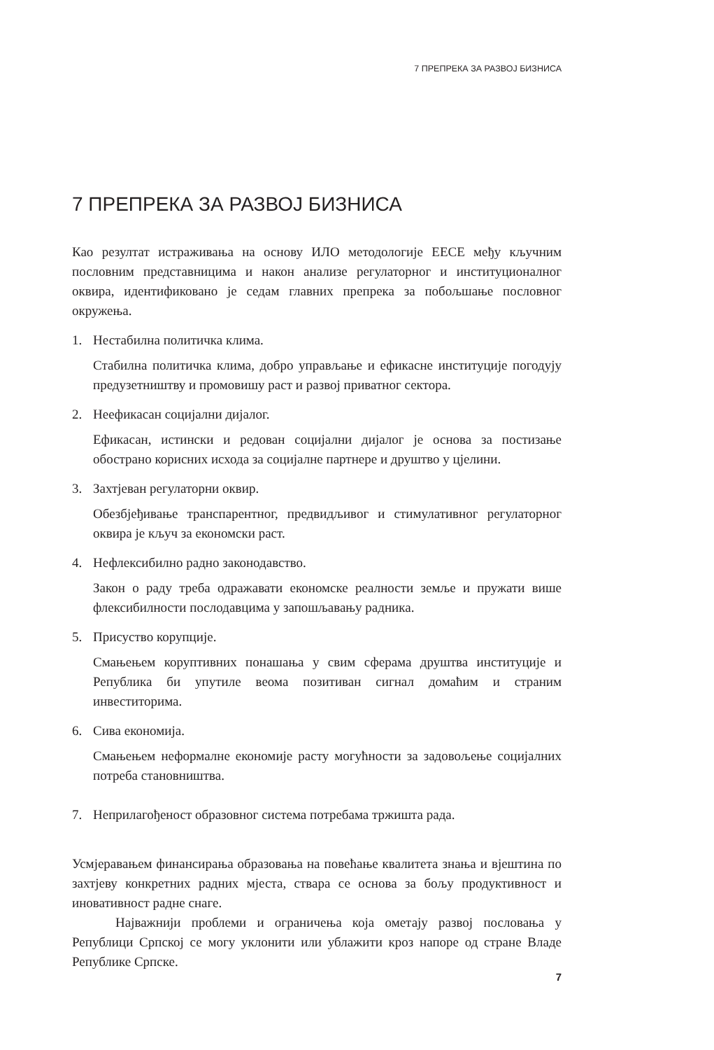7 ПРЕПРЕКА ЗА РАЗВОЈ БИЗНИСА
7 ПРЕПРЕКА ЗА РАЗВОЈ БИЗНИСА
Као резултат истраживања на основу ИЛО методологије ЕЕСЕ међу кључним пословним представницима и након анализе регулаторног и институционалног оквира, идентификовано је седам главних препрека за побољшање пословног окружења.
1. Нестабилна политичка клима.
Стабилна политичка клима, добро управљање и ефикасне институције погодују предузетништву и промовишу раст и развој приватног сектора.
2. Неефикасан социјални дијалог.
Ефикасан, истински и редован социјални дијалог је основа за постизање обострано корисних исхода за социјалне партнере и друштво у цјелини.
3. Захтјеван регулаторни оквир.
Обезбјеђивање транспарентног, предвидљивог и стимулативног регулаторног оквира је кључ за економски раст.
4. Нефлексибилно радно законодавство.
Закон о раду треба одражавати економске реалности земље и пружати више флексибилности послодавцима у запошљавању радника.
5. Присуство корупције.
Смањењем коруптивних понашања у свим сферама друштва институције и Република би упутиле веома позитиван сигнал домаћим и страним инвеститорима.
6. Сива економија.
Смањењем неформалне економије расту могућности за задовољење социјалних потреба становништва.
7. Неприлагођеност образовног система потребама тржишта рада.
Усмјеравањем финансирања образовања на повећање квалитета знања и вјештина по захтјеву конкретних радних мјеста, ствара се основа за бољу продуктивност и иновативност радне снаге.
Најважнији проблеми и ограничења која ометају развој пословања у Републици Српској се могу уклонити или ублажити кроз напоре од стране Владе Републике Српске.
7